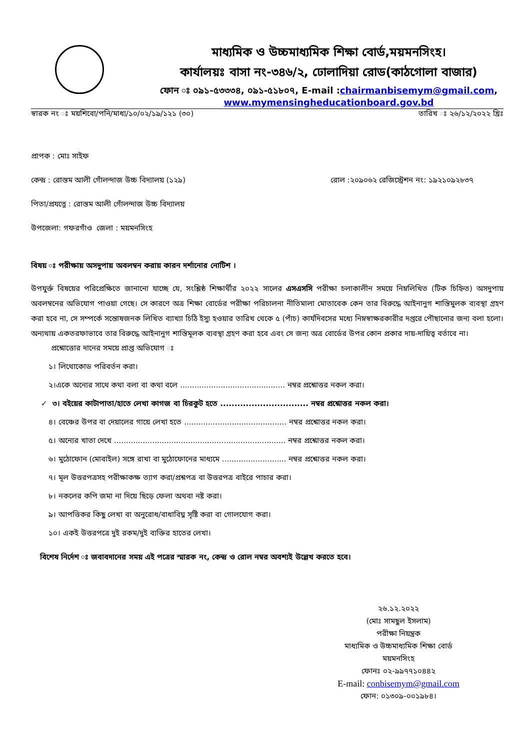মাধ্যমিক ও উচ্চমাধ্যমিক শিক্ষা বোর্ড,ময়মনসিংহ।
কার্যালয়ঃ বাসা নং-৩৪৬/২, ঢোলাদিয়া রোড(কাঠগোলা বাজার)
ফোন ঃ ০৯১-৫৩৩৩৪, ০৯১-৫১৮০৭, E-mail :chairmanbisemym@gmail.com,
www.mymensingheducationboard.gov.bd
স্বারক নং ঃ ময়শিবো/পনি/মাধ্য/১০/০২/১৯/১২১ (৩০) তারিখ ঃ ২৬/১২/২০২২ খ্রিঃ
প্রাপক : মোঃ সাইফ
কেন্দ্র : রোস্তম আলী গোঁলন্দাজ উচ্চ বিদ্যালয় (১২৯) রোল :২০৯০৬২ রেজিস্ট্রেশন নং: ১৯২১০৯২৮৩৭
পিতা/প্রযত্নে : রোস্তম আলী গোঁলন্দাজ উচ্চ বিদ্যালয়
উপজেলা: গফরগাঁও জেলা : ময়মনসিংহ
বিষয় ঃ পরীক্ষায় অসদুপায় অবলম্বন করায় কারন দর্শানোর নোটিশ ।
উপযুর্ক্ত বিষয়ের পরিপ্রেক্ষিতে জানানো যাচ্ছে যে, সংশ্লিষ্ঠ শিক্ষার্থীর ২০২২ সালের এসএসসি পরীক্ষা চলাকালীন সময়ে নিম্নলিখিত (টিক চিহ্নিত) অসদুপায় অবলম্বনের অভিযোগ পাওয়া গেছে। সে কারণে অত্র শিক্ষা বোর্ডের পরীক্ষা পরিচালনা নীতিমালা মোতাবেক কেন তার বিরুদ্ধে আইনানুগ শাস্তিমুলক ব্যবস্থা গ্রহণ করা হবে না, সে সম্পর্কে সন্তোষজনক লিখিত ব্যাখ্যা চিঠি ইস্যু হওয়ার তারিখ থেকে ৫ (পাঁচ) কার্যদিবসের মধ্যে নিম্নস্বাক্ষরকারীর দপ্তরে পৌছানোর জন্য বলা হলো। অন্যথায় একতরফাভাবে তার বিরুদ্ধে আইনানুগ শাস্তিমূলক ব্যবস্থা গ্রহণ করা হবে এবং সে জন্য অত্র বোর্ডের উপর কোন প্রকার দায়-দায়িত্ব বর্তাবে না।
প্রশ্নোত্তোর দানের সময়ে প্রাপ্ত অভিযোগ ঃ
১। লিথোকোড পরিবর্তন করা।
২।একে অন্যের সাথে কথা বলা বা কথা বলে ............................................ নম্বর প্রশ্নোত্তর নকল করা।
✓ ৩। বইয়ের কাটাপাতা/হাতে লেখা কাগজ বা চিরকুট হতে ............................... নম্বর প্রশ্নোত্তর নকল করা।
৪। বেঞ্চের উপর বা দেয়ালের গায়ে লেখা হতে ........................................... নম্বর প্রশ্নোত্তর নকল করা।
৫। অন্যের খাতা দেখে ........................................................................ নম্বর প্রশ্নোত্তর নকল করা।
৬। মুঠোফোন (মোবাইল) সঙ্গে রাখা বা মুঠোফোনের মাধ্যমে ........................... নম্বর প্রশ্নোত্তর নকল করা।
৭। মূল উত্তরপত্রসহ পরীক্ষাকক্ষ ত্যাগ করা/প্রশ্নপত্র বা উত্তরপত্র বাইরে পাচার করা।
৮। নকলের কপি জমা না দিয়ে ছিড়ে ফেলা অথবা নষ্ট করা।
৯। আপত্তিকর কিছু লেখা বা অনুরোধ/বাধাবিঘ্ন সৃষ্টি করা বা গোলযোগ করা।
১০। একই উত্তরপত্রে দুই রকম/দুই ব্যক্তির হাতের লেখা।
বিশেষ নির্দেশ ঃ জবাবদানের সময় এই পত্রের স্মারক নং, কেন্দ্র ও রোল নম্বর অবশ্যই উল্লেখ করতে হবে।
২৬.১২.২০২২
(মোঃ সামছুল ইসলাম)
পরীক্ষা নিয়ন্ত্রক
মাধ্যমিক ও উচ্চমাধ্যমিক শিক্ষা বোর্ড
ময়মনসিংহ
ফোনঃ ০২-৯৯৭৭১০৪৪২
E-mail: conbisemym@gmail.com
ফোন: ০১৩০৯-০০১৯৮৪।